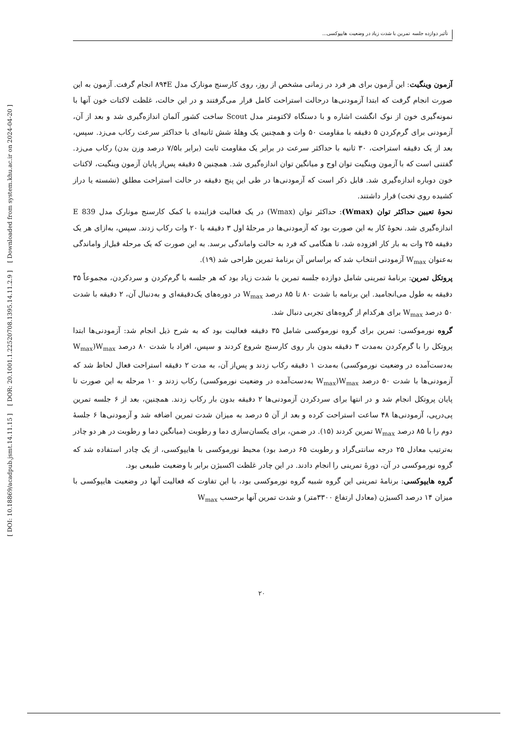تأثیر دوازده جلسه تمرین با شدت زیاد در وضعیت هایپوکسی...
[ DOI: 10.18869/acadpub.jsmt.14.11.15 ] [ DOR: 20.1001.1.22520708.1395.14.11.2.9 ] [ Downloaded from system.khu.ac.ir on 2024-04-20 ]
آزمون وینگیت: این آزمون برای هر فرد در زمانی مشخص از روز، روی کارسنج مونارک مدل ۸۹۴E انجام گرفت. آزمون به این صورت انجام گرفت که ابتدا آزمودنی‌ها درحالت استراحت کامل قرار می‌گرفتند و در این حالت، غلظت لاکتات خون آنها با نمونه‌گیری خون از نوک انگشت اشاره و با دستگاه لاکتومتر مدل Scout ساخت کشور آلمان اندازه‌گیری شد و بعد از آن، آزمودنی برای گرم‌کردن ۵ دقیقه با مقاومت ۵۰ وات و همچنین یک وهلهٔ شش ثانیه‌ای با حداکثر سرعت رکاب می‌زد. سپس، بعد از یک دقیقه استراحت، ۳۰ ثانیه با حداکثر سرعت در برابر یک مقاومت ثابت (برابر با۷/۵ درصد وزن بدن) رکاب می‌زد. گفتنی است که با آزمون وینگیت توان اوج و میانگین توان اندازه‌گیری شد. همچنین ۵ دقیقه پس‌از پایان آزمون وینگیت، لاکتات خون دوباره اندازه‌گیری شد. قابل ذکر است که آزمودنی‌ها در طی این پنج دقیقه در حالت استراحت مطلق (نشسته یا دراز کشیده روی تخت) قرار داشتند.
نحوهٔ تعیین حداکثر توان (Wmax): حداکثر توان (Wmax) در یک فعالیت فزاینده با کمک کارسنج مونارک مدل 839 E اندازه‌گیری شد. نحوهٔ کار به این صورت بود که آزمودنی‌ها در مرحلهٔ اول ۳ دقیقه با ۲۰ وات رکاب زدند. سپس، به‌ازای هر یک دقیقه ۲۵ وات به بار کار افزوده شد، تا هنگامی که فرد به حالت واماندگی برسد. به این صورت که یک مرحله قبل‌از واماندگی به‌عنوان W<sub>max</sub> آزمودنی انتخاب شد که براساس آن برنامهٔ تمرین طراحی شد (۱۹).
پروتکل تمرین: برنامهٔ تمرینی شامل دوازده جلسه تمرین با شدت زیاد بود که هر جلسه با گرم‌کردن و سردکردن، مجموعاً ۳۵ دقیقه به طول می‌انجامید. این برنامه با شدت ۸۰ تا ۸۵ درصد W<sub>max</sub> در دوره‌های یک‌دقیقه‌ای و به‌دنبال آن، ۲ دقیقه با شدت ۵۰ درصد W<sub>max</sub> برای هرکدام از گروه‌های تجربی دنبال شد.
گروه نورموکسی: تمرین برای گروه نورموکسی شامل ۳۵ دقیقه فعالیت بود که به شرح ذیل انجام شد: آزمودنی‌ها ابتدا پروتکل را با گرم‌کردن به‌مدت ۳ دقیقه بدون بار روی کارسنج شروع کردند و سپس، افراد با شدت ۸۰ درصد W<sub>max</sub>(W<sub>max</sub> به‌دست‌آمده در وضعیت نورموکسی) به‌مدت ۱ دقیقه رکاب زدند و پس‌از آن، به مدت ۲ دقیقه استراحت فعال لحاظ شد که آزمودنی‌ها با شدت ۵۰ درصد W<sub>max</sub>(W<sub>max</sub> به‌دست‌آمده در وضعیت نورموکسی) رکاب زدند و ۱۰ مرحله به این صورت تا پایان پروتکل انجام شد و در انتها برای سردکردن آزمودنی‌ها ۲ دقیقه بدون بار رکاب زدند. همچنین، بعد از ۶ جلسه تمرین پی‌درپی، آزمودنی‌ها ۴۸ ساعت استراحت کرده و بعد از آن ۵ درصد به میزان شدت تمرین اضافه شد و آزمودنی‌ها ۶ جلسهٔ دوم را با ۸۵ درصد W<sub>max</sub> تمرین کردند (۱۵). در ضمن، برای یکسان‌سازی دما و رطوبت (میانگین دما و رطوبت در هر دو چادر به‌ترتیب معادل ۲۵ درجه سانتی‌گراد و رطوبت ۶۵ درصد بود) محیط نورموکسی با هایپوکسی، از یک چادر استفاده شد که گروه نورموکسی در آن، دورهٔ تمرینی را انجام دادند. در این چادر غلظت اکسیژن برابر با وضعیت طبیعی بود.
گروه هایپوکسی: برنامهٔ تمرینی این گروه شبیه گروه نورموکسی بود، با این تفاوت که فعالیت آنها در وضعیت هایپوکسی با میزان ۱۴ درصد اکسیژن (معادل ارتفاع ۳۳۰۰متر) و شدت تمرین آنها برحسب W<sub>max</sub>
۲۰